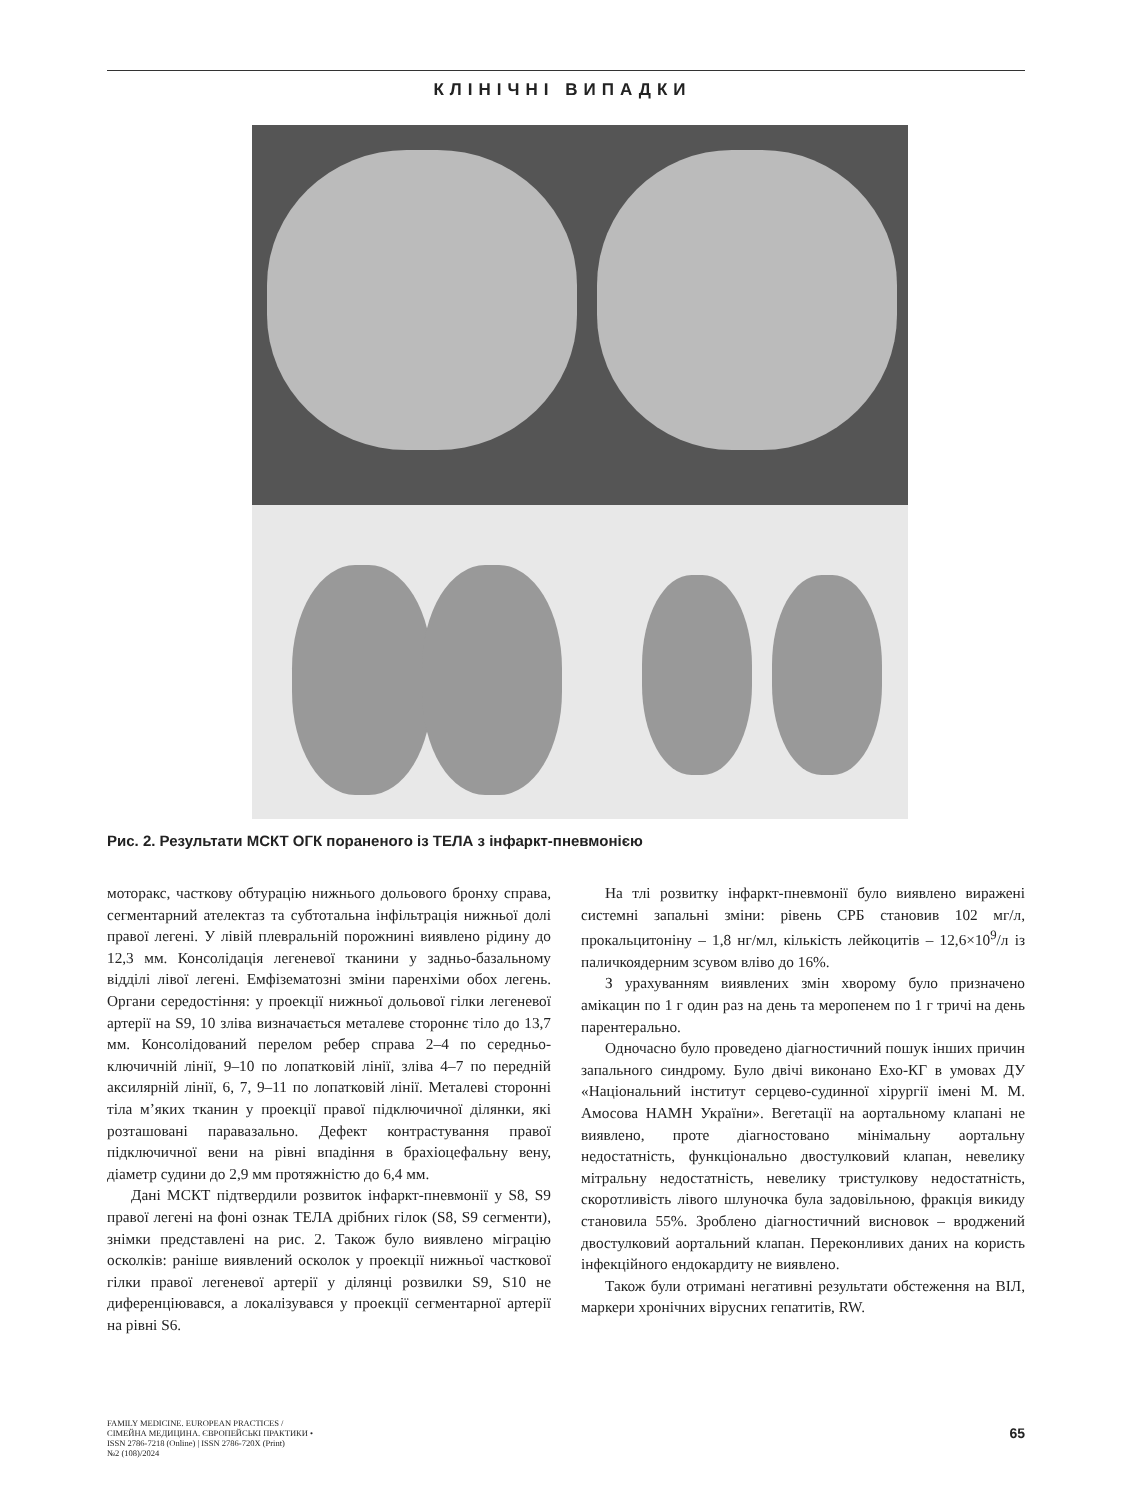КЛІНІЧНІ ВИПАДКИ
Рис. 2. Результати МСКТ ОГК пораненого із ТЕЛА з інфаркт-пневмонією
моторакс, часткову обтурацію нижнього дольового бронху справа, сегментарний ателектаз та субтотальна інфільтрація нижньої долі правої легені. У лівій плевральній порожнині виявлено рідину до 12,3 мм. Консолідація легеневої тканини у задньо-базальному відділі лівої легені. Емфізематозні зміни паренхіми обох легень. Органи середостіння: у проекції нижньої дольової гілки легеневої артерії на S9, 10 зліва визначається металеве стороннє тіло до 13,7 мм. Консолідований перелом ребер справа 2–4 по середньо-ключичній лінії, 9–10 по лопатковій лінії, зліва 4–7 по передній аксилярній лінії, 6, 7, 9–11 по лопатковій лінії. Металеві сторонні тіла м’яких тканин у проекції правої підключичної ділянки, які розташовані паравазально. Дефект контрастування правої підключичної вени на рівні впадіння в брахіоцефальну вену, діаметр судини до 2,9 мм протяжністю до 6,4 мм.
Дані МСКТ підтвердили розвиток інфаркт-пневмонії у S8, S9 правої легені на фоні ознак ТЕЛА дрібних гілок (S8, S9 сегменти), знімки представлені на рис. 2. Також було виявлено міграцію осколків: раніше виявлений осколок у проекції нижньої часткової гілки правої легеневої артерії у ділянці розвилки S9, S10 не диференціювався, а локалізувався у проекції сегментарної артерії на рівні S6.
На тлі розвитку інфаркт-пневмонії було виявлено виражені системні запальні зміни: рівень СРБ становив 102 мг/л, прокальцитоніну – 1,8 нг/мл, кількість лейкоцитів – 12,6×10<sup>9</sup>/л із паличкоядерним зсувом вліво до 16%.
З урахуванням виявлених змін хворому було призначено амікацин по 1 г один раз на день та меропенем по 1 г тричі на день парентерально.
Одночасно було проведено діагностичний пошук інших причин запального синдрому. Було двічі виконано Ехо-КГ в умовах ДУ «Національний інститут серцево-судинної хірургії імені М. М. Амосова НАМН України». Вегетації на аортальному клапані не виявлено, проте діагностовано мінімальну аортальну недостатність, функціонально двостулковий клапан, невелику мітральну недостатність, невелику тристулкову недостатність, скоротливість лівого шлуночка була задовільною, фракція викиду становила 55%. Зроблено діагностичний висновок – вроджений двостулковий аортальний клапан. Переконливих даних на користь інфекційного ендокардиту не виявлено.
Також були отримані негативні результати обстеження на ВІЛ, маркери хронічних вірусних гепатитів, RW.
FAMILY MEDICINE. EUROPEAN PRACTICES /
СІМЕЙНА МЕДИЦИНА. ЄВРОПЕЙСЬКІ ПРАКТИКИ •
ISSN 2786-7218 (Online) | ISSN 2786-720X (Print)
№2 (108)/2024
65